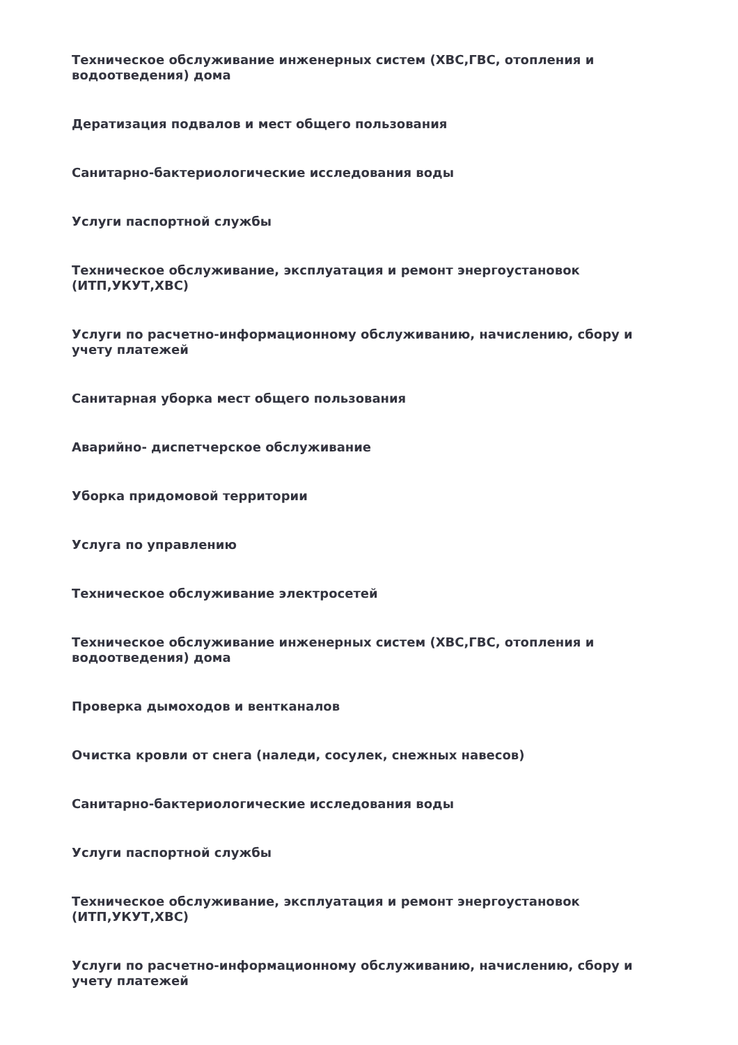Техническое обслуживание инженерных систем (ХВС,ГВС, отопления и водоотведения) дома
Дератизация подвалов и мест общего пользования
Санитарно-бактериологические исследования воды
Услуги паспортной службы
Техническое обслуживание, эксплуатация и ремонт энергоустановок (ИТП,УКУТ,ХВС)
Услуги по расчетно-информационному обслуживанию, начислению, сбору и учету платежей
Санитарная уборка мест общего пользования
Аварийно- диспетчерское обслуживание
Уборка придомовой территории
Услуга по управлению
Техническое обслуживание электросетей
Техническое обслуживание инженерных систем (ХВС,ГВС, отопления и водоотведения) дома
Проверка дымоходов и вентканалов
Очистка кровли от снега (наледи, сосулек, снежных навесов)
Санитарно-бактериологические исследования воды
Услуги паспортной службы
Техническое обслуживание, эксплуатация и ремонт энергоустановок (ИТП,УКУТ,ХВС)
Услуги по расчетно-информационному обслуживанию, начислению, сбору и учету платежей